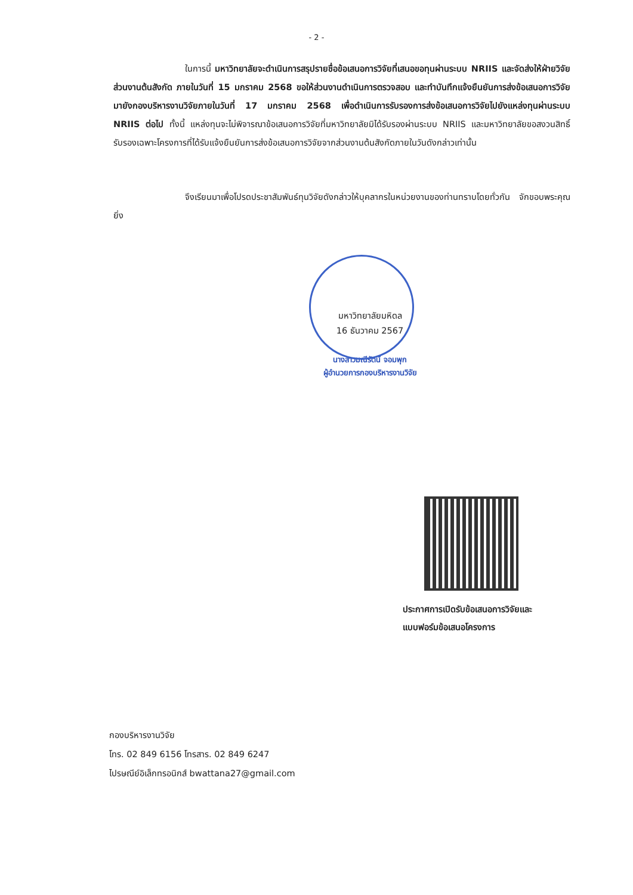- 2 -
ในการนี้ มหาวิทยาลัยจะดำเนินการสรุปรายชื่อข้อเสนอการวิจัยที่เสนอขอทุนผ่านระบบ NRIIS และจัดส่งให้ฝ่ายวิจัยส่วนงานต้นสังกัด ภายในวันที่ 15 มกราคม 2568 ขอให้ส่วนงานดำเนินการตรวจสอบ และทำบันทึกแจ้งยืนยันการส่งข้อเสนอการวิจัยมายังกองบริหารงานวิจัยภายในวันที่ 17 มกราคม 2568 เพื่อดำเนินการรับรองการส่งข้อเสนอการวิจัยไปยังแหล่งทุนผ่านระบบ NRIIS ต่อไป ทั้งนี้ แหล่งทุนจะไม่พิจารณาข้อเสนอการวิจัยที่มหาวิทยาลัยมิได้รับรองผ่านระบบ NRIIS และมหาวิทยาลัยขอสงวนสิทธิ์รับรองเฉพาะโครงการที่ได้รับแจ้งยืนยันการส่งข้อเสนอการวิจัยจากส่วนงานต้นสังกัดภายในวันดังกล่าวเท่านั้น
จึงเรียนมาเพื่อโปรดประชาสัมพันธ์ทุนวิจัยดังกล่าวให้บุคลากรในหน่วยงานของท่านทราบโดยทั่วกัน จักขอบพระคุณยิ่ง
มหาวิทยาลัยมหิดล
16 ธันวาคม 2567
นางสาวมณีรัตน์ จอมพุก
ผู้อำนวยการกองบริหารงานวิจัย
ประกาศการเปิดรับข้อเสนอการวิจัยและ
แบบฟอร์มข้อเสนอโครงการ
กองบริหารงานวิจัย
โทร. 02 849 6156 โทรสาร. 02 849 6247
ไปรษณีย์อิเล็กทรอนิกส์ bwattana27@gmail.com